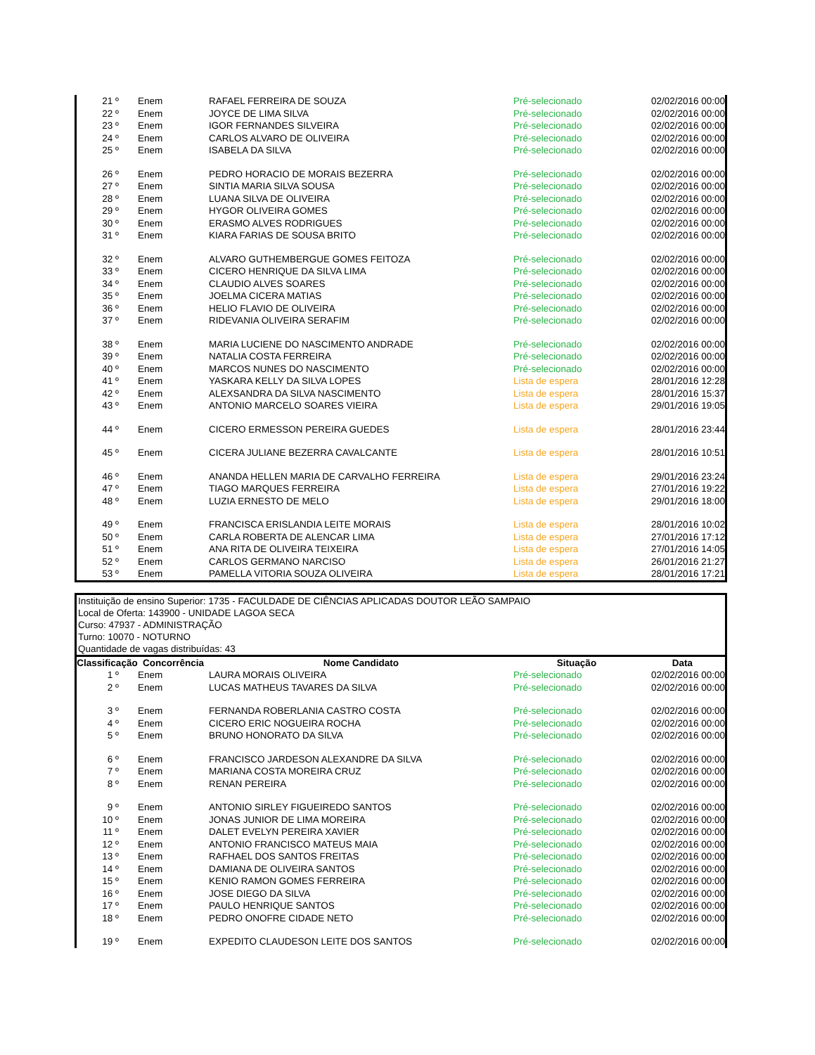| 21 º | Enem | RAFAEL FERREIRA DE SOUZA | Pré-selecionado | 02/02/2016 00:00 |
| 22 º | Enem | JOYCE DE LIMA SILVA | Pré-selecionado | 02/02/2016 00:00 |
| 23 º | Enem | IGOR FERNANDES SILVEIRA | Pré-selecionado | 02/02/2016 00:00 |
| 24 º | Enem | CARLOS ALVARO DE OLIVEIRA | Pré-selecionado | 02/02/2016 00:00 |
| 25 º | Enem | ISABELA DA SILVA | Pré-selecionado | 02/02/2016 00:00 |
| 26 º | Enem | PEDRO HORACIO DE MORAIS BEZERRA | Pré-selecionado | 02/02/2016 00:00 |
| 27 º | Enem | SINTIA MARIA SILVA SOUSA | Pré-selecionado | 02/02/2016 00:00 |
| 28 º | Enem | LUANA SILVA DE OLIVEIRA | Pré-selecionado | 02/02/2016 00:00 |
| 29 º | Enem | HYGOR OLIVEIRA GOMES | Pré-selecionado | 02/02/2016 00:00 |
| 30 º | Enem | ERASMO ALVES RODRIGUES | Pré-selecionado | 02/02/2016 00:00 |
| 31 º | Enem | KIARA FARIAS DE SOUSA BRITO | Pré-selecionado | 02/02/2016 00:00 |
| 32 º | Enem | ALVARO GUTHEMBERGUE GOMES FEITOZA | Pré-selecionado | 02/02/2016 00:00 |
| 33 º | Enem | CICERO HENRIQUE DA SILVA LIMA | Pré-selecionado | 02/02/2016 00:00 |
| 34 º | Enem | CLAUDIO ALVES SOARES | Pré-selecionado | 02/02/2016 00:00 |
| 35 º | Enem | JOELMA CICERA MATIAS | Pré-selecionado | 02/02/2016 00:00 |
| 36 º | Enem | HELIO FLAVIO DE OLIVEIRA | Pré-selecionado | 02/02/2016 00:00 |
| 37 º | Enem | RIDEVANIA OLIVEIRA SERAFIM | Pré-selecionado | 02/02/2016 00:00 |
| 38 º | Enem | MARIA LUCIENE DO NASCIMENTO ANDRADE | Pré-selecionado | 02/02/2016 00:00 |
| 39 º | Enem | NATALIA COSTA FERREIRA | Pré-selecionado | 02/02/2016 00:00 |
| 40 º | Enem | MARCOS NUNES DO NASCIMENTO | Pré-selecionado | 02/02/2016 00:00 |
| 41 º | Enem | YASKARA KELLY DA SILVA LOPES | Lista de espera | 28/01/2016 12:28 |
| 42 º | Enem | ALEXSANDRA DA SILVA NASCIMENTO | Lista de espera | 28/01/2016 15:37 |
| 43 º | Enem | ANTONIO MARCELO SOARES VIEIRA | Lista de espera | 29/01/2016 19:05 |
| 44 º | Enem | CICERO ERMESSON PEREIRA GUEDES | Lista de espera | 28/01/2016 23:44 |
| 45 º | Enem | CICERA JULIANE BEZERRA CAVALCANTE | Lista de espera | 28/01/2016 10:51 |
| 46 º | Enem | ANANDA HELLEN MARIA DE CARVALHO FERREIRA | Lista de espera | 29/01/2016 23:24 |
| 47 º | Enem | TIAGO MARQUES FERREIRA | Lista de espera | 27/01/2016 19:22 |
| 48 º | Enem | LUZIA ERNESTO DE MELO | Lista de espera | 29/01/2016 18:00 |
| 49 º | Enem | FRANCISCA ERISLANDIA LEITE MORAIS | Lista de espera | 28/01/2016 10:02 |
| 50 º | Enem | CARLA ROBERTA DE ALENCAR LIMA | Lista de espera | 27/01/2016 17:12 |
| 51 º | Enem | ANA RITA DE OLIVEIRA TEIXEIRA | Lista de espera | 27/01/2016 14:05 |
| 52 º | Enem | CARLOS GERMANO NARCISO | Lista de espera | 26/01/2016 21:27 |
| 53 º | Enem | PAMELLA VITORIA SOUZA OLIVEIRA | Lista de espera | 28/01/2016 17:21 |
Instituição de ensino Superior: 1735 - FACULDADE DE CIÊNCIAS APLICADAS DOUTOR LEÃO SAMPAIO
Local de Oferta: 143900 - UNIDADE LAGOA SECA
Curso: 47937 - ADMINISTRAÇÃO
Turno: 10070 - NOTURNO
Quantidade de vagas distribuídas: 43
| Classificação | Concorrência | Nome Candidato | Situação | Data |
| --- | --- | --- | --- | --- |
| 1 º | Enem | LAURA MORAIS OLIVEIRA | Pré-selecionado | 02/02/2016 00:00 |
| 2 º | Enem | LUCAS MATHEUS TAVARES DA SILVA | Pré-selecionado | 02/02/2016 00:00 |
| 3 º | Enem | FERNANDA ROBERLANIA CASTRO COSTA | Pré-selecionado | 02/02/2016 00:00 |
| 4 º | Enem | CICERO ERIC NOGUEIRA ROCHA | Pré-selecionado | 02/02/2016 00:00 |
| 5 º | Enem | BRUNO HONORATO DA SILVA | Pré-selecionado | 02/02/2016 00:00 |
| 6 º | Enem | FRANCISCO JARDESON ALEXANDRE DA SILVA | Pré-selecionado | 02/02/2016 00:00 |
| 7 º | Enem | MARIANA COSTA MOREIRA CRUZ | Pré-selecionado | 02/02/2016 00:00 |
| 8 º | Enem | RENAN PEREIRA | Pré-selecionado | 02/02/2016 00:00 |
| 9 º | Enem | ANTONIO SIRLEY FIGUEIREDO SANTOS | Pré-selecionado | 02/02/2016 00:00 |
| 10 º | Enem | JONAS JUNIOR DE LIMA MOREIRA | Pré-selecionado | 02/02/2016 00:00 |
| 11 º | Enem | DALET EVELYN PEREIRA XAVIER | Pré-selecionado | 02/02/2016 00:00 |
| 12 º | Enem | ANTONIO FRANCISCO MATEUS MAIA | Pré-selecionado | 02/02/2016 00:00 |
| 13 º | Enem | RAFHAEL DOS SANTOS FREITAS | Pré-selecionado | 02/02/2016 00:00 |
| 14 º | Enem | DAMIANA DE OLIVEIRA SANTOS | Pré-selecionado | 02/02/2016 00:00 |
| 15 º | Enem | KENIO RAMON GOMES FERREIRA | Pré-selecionado | 02/02/2016 00:00 |
| 16 º | Enem | JOSE DIEGO DA SILVA | Pré-selecionado | 02/02/2016 00:00 |
| 17 º | Enem | PAULO HENRIQUE SANTOS | Pré-selecionado | 02/02/2016 00:00 |
| 18 º | Enem | PEDRO ONOFRE CIDADE NETO | Pré-selecionado | 02/02/2016 00:00 |
| 19 º | Enem | EXPEDITO CLAUDESON LEITE DOS SANTOS | Pré-selecionado | 02/02/2016 00:00 |